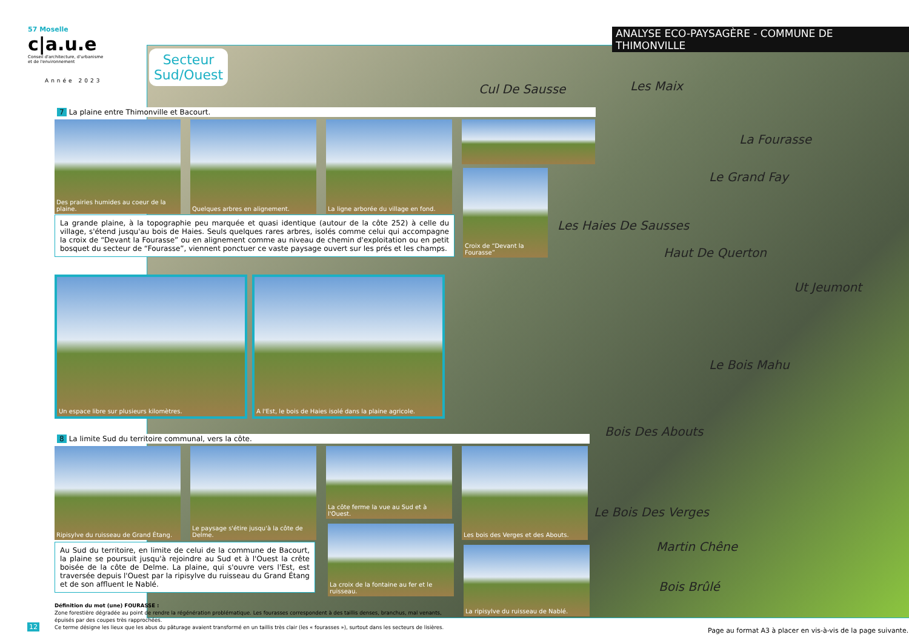57 Moselle
c|a.u.e
Conseil d'architecture, d'urbanisme
et de l'environnement
Année 2023
ANALYSE ECO-PAYSAGÈRE - COMMUNE DE THIMONVILLE
Secteur
Sud/Ouest
Cul De Sausse Les Maix
La Fourasse
Le Grand Fay
Les Haies De Sausses
Haut De Querton
Ut Jeumont
Le Bois Mahu
Bois Des Abouts
Le Bois Des Verges
Martin Chêne
Bois Brûlé
7 La plaine entre Thimonville et Bacourt.
Des prairies humides au coeur de la plaine.
Quelques arbres en alignement. La ligne arborée du village en fond.
La grande plaine, à la topographie peu marquée et quasi identique (autour de la côte 252) à celle du village, s'étend jusqu'au bois de Haies. Seuls quelques rares arbres, isolés comme celui qui accompagne la croix de “Devant la Fourasse” ou en alignement comme au niveau de chemin d'exploitation ou en petit bosquet du secteur de “Fourasse”, viennent ponctuer ce vaste paysage ouvert sur les prés et les champs.
Croix de “Devant la Fourasse”
Un espace libre sur plusieurs kilomètres. A l'Est, le bois de Haies isolé dans la plaine agricole.
8 La limite Sud du territoire communal, vers la côte.
Ripisylve du ruisseau de Grand Étang.
Le paysage s'étire jusqu'à la côte de Delme.
La côte ferme la vue au Sud et à l'Ouest.
Les bois des Verges et des Abouts.
Au Sud du territoire, en limite de celui de la commune de Bacourt, la plaine se poursuit jusqu'à rejoindre au Sud et à l'Ouest la crête boisée de la côte de Delme. La plaine, qui s'ouvre vers l'Est, est traversée depuis l'Ouest par la ripisylve du ruisseau du Grand Étang et de son affluent le Nablé.
La croix de la fontaine au fer et le ruisseau.
La ripisylve du ruisseau de Nablé.
Définition du mot (une) FOURASSE :
Zone forestière dégradée au point de rendre la régénération problématique. Les fourasses correspondent à des taillis denses, branchus, mal venants, épuisés par des coupes très rapprochées.
Ce terme désigne les lieux que les abus du pâturage avaient transformé en un taillis très clair (les « fourasses »), surtout dans les secteurs de lisières.
12
Page au format A3 à placer en vis-à-vis de la page suivante.